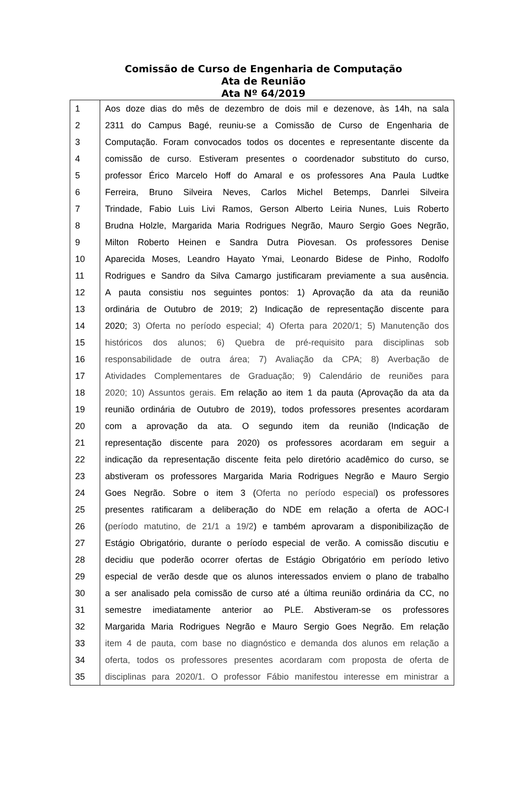Comissão de Curso de Engenharia de Computação
Ata de Reunião
Ata Nº 64/2019
| 1 | Aos doze dias do mês de dezembro de dois mil e dezenove, às 14h, na sala |
| 2 | 2311 do Campus Bagé, reuniu-se a Comissão de Curso de Engenharia de |
| 3 | Computação. Foram convocados todos os docentes e representante discente da |
| 4 | comissão de curso. Estiveram presentes o coordenador substituto do curso, |
| 5 | professor Érico Marcelo Hoff do Amaral e os professores Ana Paula Ludtke |
| 6 | Ferreira, Bruno Silveira Neves, Carlos Michel Betemps, Danrlei Silveira |
| 7 | Trindade, Fabio Luis Livi Ramos, Gerson Alberto Leiria Nunes, Luis Roberto |
| 8 | Brudna Holzle, Margarida Maria Rodrigues Negrão, Mauro Sergio Goes Negrão, |
| 9 | Milton Roberto Heinen e Sandra Dutra Piovesan. Os professores Denise |
| 10 | Aparecida Moses, Leandro Hayato Ymai, Leonardo Bidese de Pinho, Rodolfo |
| 11 | Rodrigues e Sandro da Silva Camargo justificaram previamente a sua ausência. |
| 12 | A pauta consistiu nos seguintes pontos: 1) Aprovação da ata da reunião |
| 13 | ordinária de Outubro de 2019; 2) Indicação de representação discente para |
| 14 | 2020; 3) Oferta no período especial; 4) Oferta para 2020/1; 5) Manutenção dos |
| 15 | históricos dos alunos; 6) Quebra de pré-requisito para disciplinas sob |
| 16 | responsabilidade de outra área; 7) Avaliação da CPA; 8) Averbação de |
| 17 | Atividades Complementares de Graduação; 9) Calendário de reuniões para |
| 18 | 2020; 10) Assuntos gerais. Em relação ao item 1 da pauta (Aprovação da ata da |
| 19 | reunião ordinária de Outubro de 2019), todos professores presentes acordaram |
| 20 | com a aprovação da ata. O segundo item da reunião (Indicação de |
| 21 | representação discente para 2020) os professores acordaram em seguir a |
| 22 | indicação da representação discente feita pelo diretório acadêmico do curso, se |
| 23 | abstiveram os professores Margarida Maria Rodrigues Negrão e Mauro Sergio |
| 24 | Goes Negrão. Sobre o item 3 ( Oferta no período especial ) os professores |
| 25 | presentes ratificaram a deliberação do NDE em relação a oferta de AOC-I |
| 26 | ( período matutino, de 21/1 a 19/2 ) e também aprovaram a disponibilização de |
| 27 | Estágio Obrigatório, durante o período especial de verão. A comissão discutiu e |
| 28 | decidiu que poderão ocorrer ofertas de Estágio Obrigatório em período letivo |
| 29 | especial de verão desde que os alunos interessados enviem o plano de trabalho |
| 30 | a ser analisado pela comissão de curso até a última reunião ordinária da CC, no |
| 31 | semestre imediatamente anterior ao PLE. Abstiveram-se os professores |
| 32 | Margarida Maria Rodrigues Negrão e Mauro Sergio Goes Negrão. Em relação |
| 33 | item 4 de pauta, com base no diagnóstico e demanda dos alunos em relação a |
| 34 | oferta, todos os professores presentes acordaram com proposta de oferta de |
| 35 | disciplinas para 2020/1. O professor Fábio manifestou interesse em ministrar a |